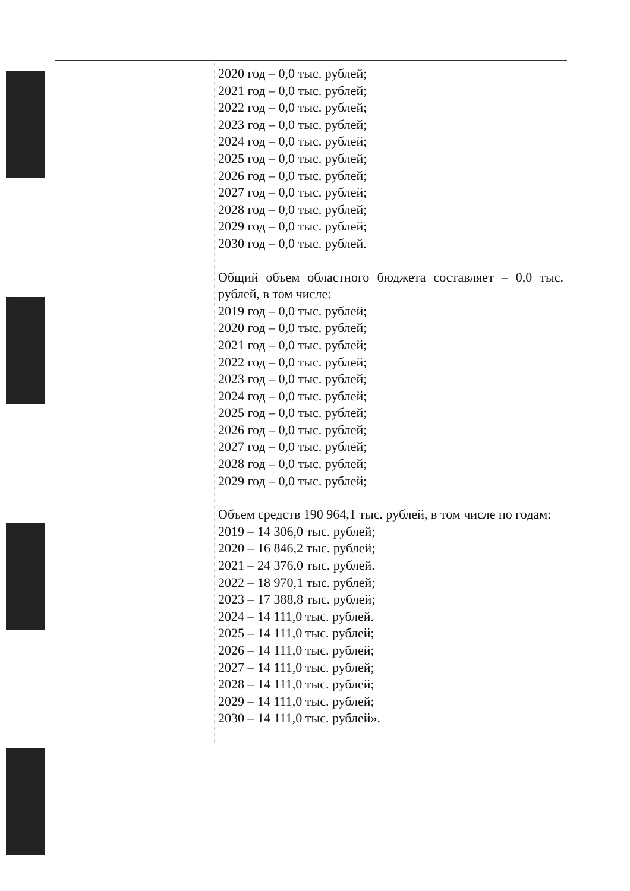| | 2020 год – 0,0 тыс. рублей; 2021 год – 0,0 тыс. рублей; 2022 год – 0,0 тыс. рублей; 2023 год – 0,0 тыс. рублей; 2024 год – 0,0 тыс. рублей; 2025 год – 0,0 тыс. рублей; 2026 год – 0,0 тыс. рублей; 2027 год – 0,0 тыс. рублей; 2028 год – 0,0 тыс. рублей; 2029 год – 0,0 тыс. рублей; 2030 год – 0,0 тыс. рублей. Общий объем областного бюджета составляет – 0,0 тыс. рублей, в том числе: 2019 год – 0,0 тыс. рублей; 2020 год – 0,0 тыс. рублей; 2021 год – 0,0 тыс. рублей; 2022 год – 0,0 тыс. рублей; 2023 год – 0,0 тыс. рублей; 2024 год – 0,0 тыс. рублей; 2025 год – 0,0 тыс. рублей; 2026 год – 0,0 тыс. рублей; 2027 год – 0,0 тыс. рублей; 2028 год – 0,0 тыс. рублей; 2029 год – 0,0 тыс. рублей; Объем средств 190 964,1 тыс. рублей, в том числе по годам: 2019 – 14 306,0 тыс. рублей; 2020 – 16 846,2 тыс. рублей; 2021 – 24 376,0 тыс. рублей. 2022 – 18 970,1 тыс. рублей; 2023 – 17 388,8 тыс. рублей; 2024 – 14 111,0 тыс. рублей. 2025 – 14 111,0 тыс. рублей; 2026 – 14 111,0 тыс. рублей; 2027 – 14 111,0 тыс. рублей; 2028 – 14 111,0 тыс. рублей; 2029 – 14 111,0 тыс. рублей; 2030 – 14 111,0 тыс. рублей». |